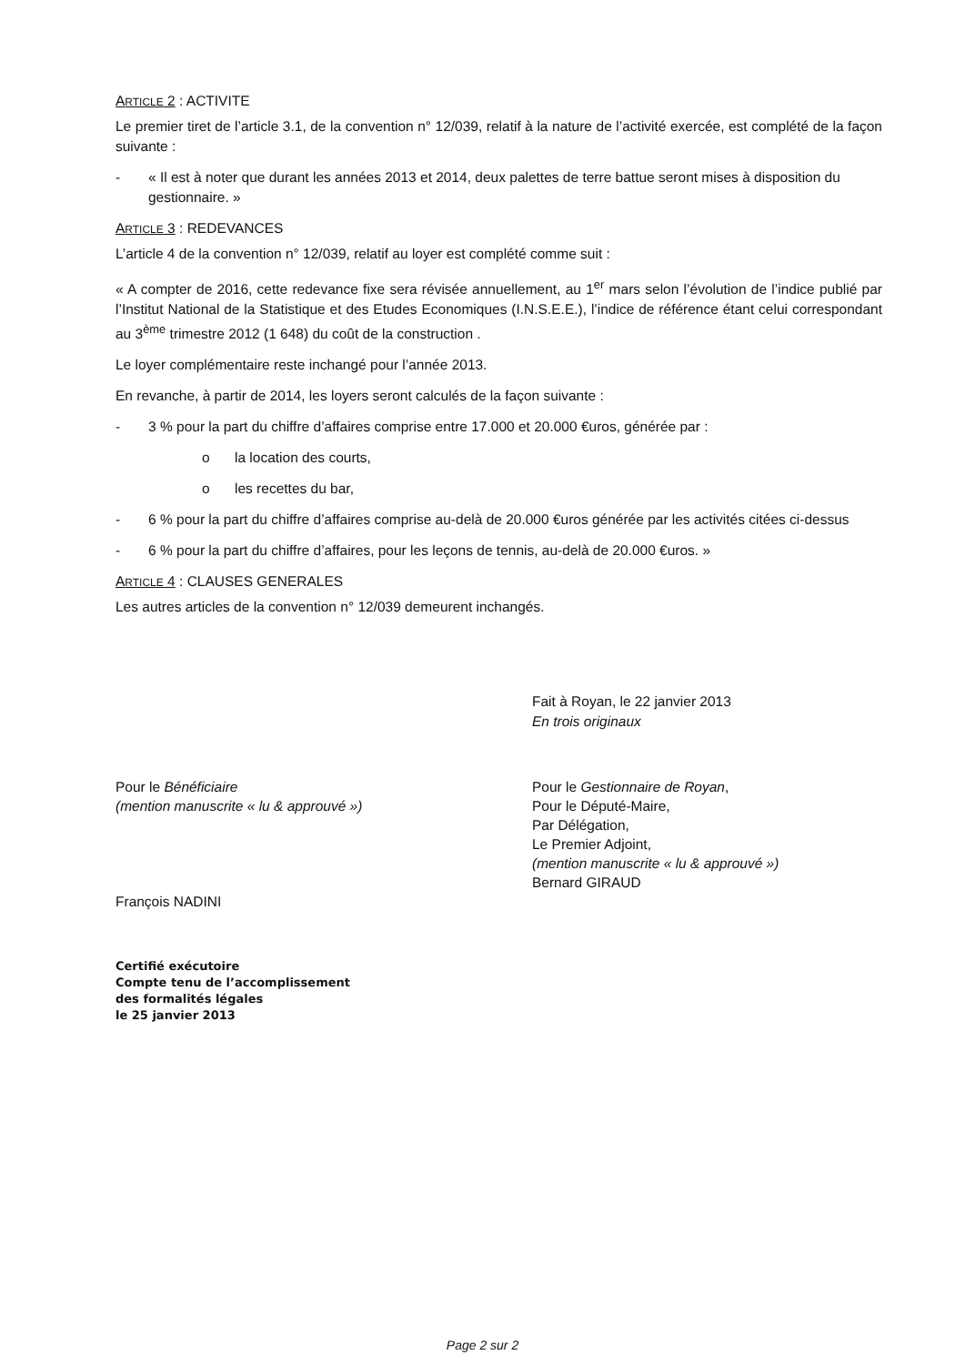ARTICLE 2 : ACTIVITE
Le premier tiret de l’article 3.1, de la convention n° 12/039, relatif à la nature de l’activité exercée, est complété de la façon suivante :
- « Il est à noter que durant les années 2013 et 2014, deux palettes de terre battue seront mises à disposition du gestionnaire. »
ARTICLE 3 : REDEVANCES
L’article 4 de la convention n° 12/039, relatif au loyer est complété comme suit :
« A compter de 2016, cette redevance fixe sera révisée annuellement, au 1<sup>er</sup> mars selon l’évolution de l’indice publié par l’Institut National de la Statistique et des Etudes Economiques (I.N.S.E.E.), l’indice de référence étant celui correspondant au 3<sup>ème</sup> trimestre 2012 (1 648) du coût de la construction .
Le loyer complémentaire reste inchangé pour l’année 2013.
En revanche, à partir de 2014, les loyers seront calculés de la façon suivante :
- 3 % pour la part du chiffre d’affaires comprise entre 17.000 et 20.000 €uros, générée par :
o la location des courts,
o les recettes du bar,
- 6 % pour la part du chiffre d’affaires comprise au-delà de 20.000 €uros générée par les activités citées ci-dessus
- 6 % pour la part du chiffre d’affaires, pour les leçons de tennis, au-delà de 20.000 €uros. »
ARTICLE 4 : CLAUSES GENERALES
Les autres articles de la convention n° 12/039 demeurent inchangés.
Fait à Royan, le 22 janvier 2013
En trois originaux
Pour le Bénéficiaire
(mention manuscrite « lu & approuvé »)
François NADINI
Pour le Gestionnaire de Royan,
Pour le Député-Maire,
Par Délégation,
Le Premier Adjoint,
(mention manuscrite « lu & approuvé »)
Bernard GIRAUD
Certifié exécutoire
Compte tenu de l’accomplissement
des formalités légales
le 25 janvier 2013
Page 2 sur 2